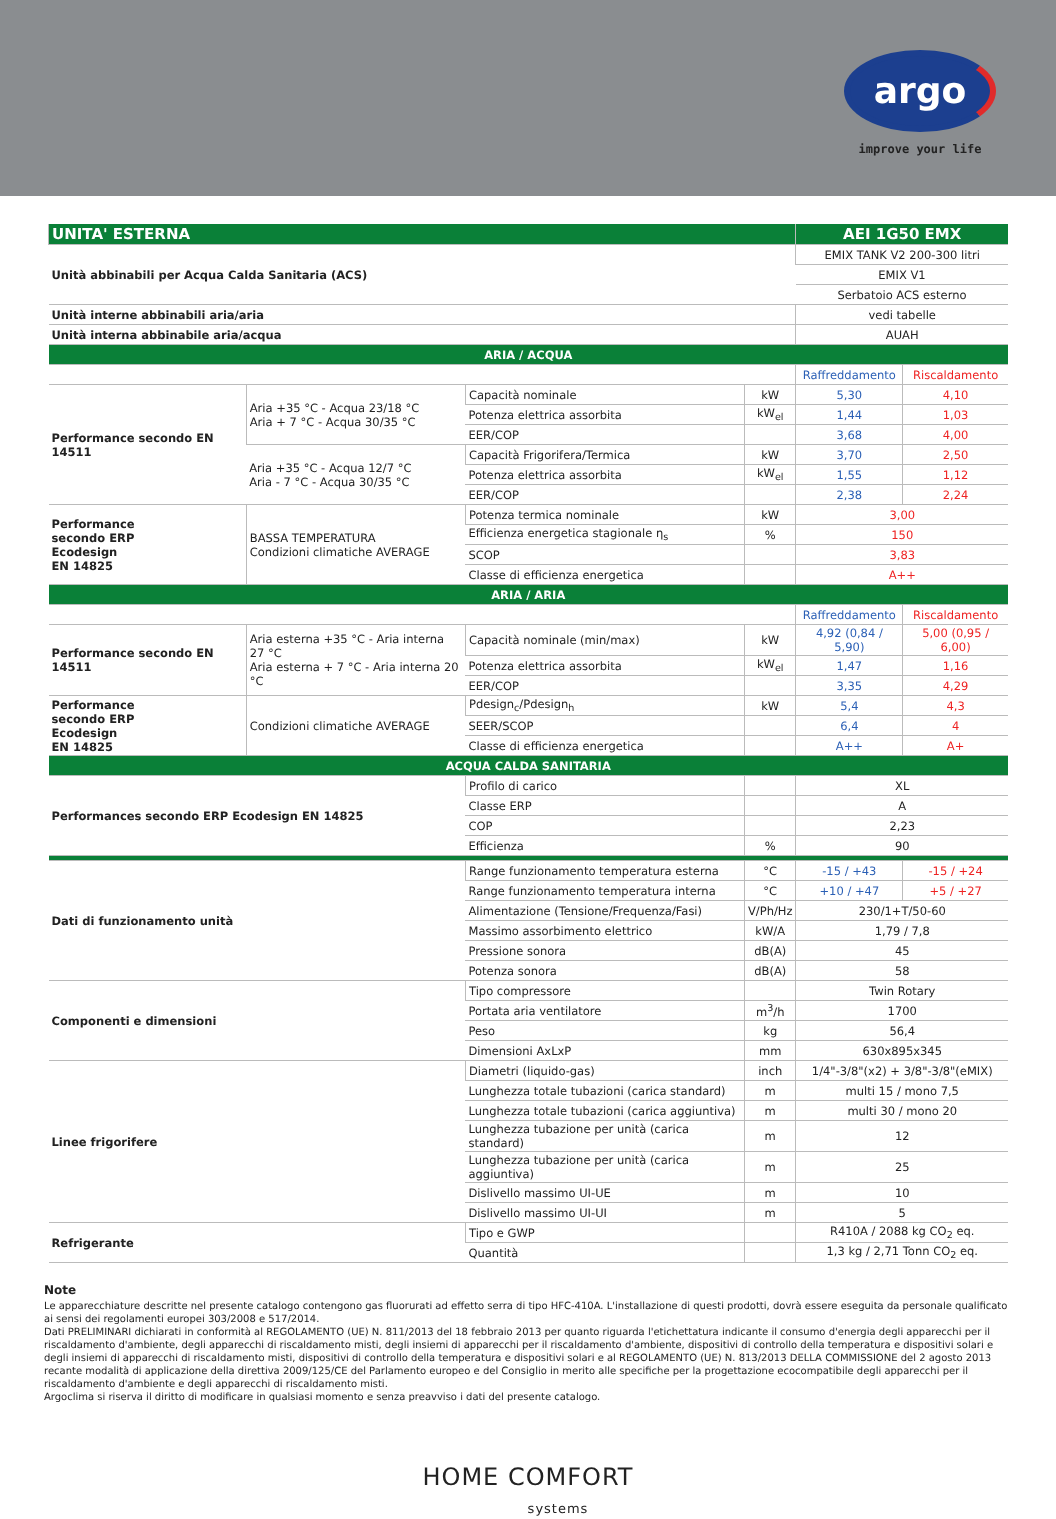argo
improve your life
| UNITA' ESTERNA | | | | AEI 1G50 EMX | |
| --- | --- | --- | --- | --- | --- |
| Unità abbinabili per Acqua Calda Sanitaria (ACS) | | | | EMIX TANK V2 200-300 litri | |
| | | | | EMIX V1 | |
| | | | | Serbatoio ACS esterno | |
| Unità interne abbinabili aria/aria | | | | vedi tabelle | |
| Unità interna abbinabile aria/acqua | | | | AUAH | |
| ARIA / ACQUA | | | | | |
| | | | | Raffreddamento | Riscaldamento |
| Performance secondo EN 14511 | Aria +35 °C - Acqua 23/18 °C Aria + 7 °C - Acqua 30/35 °C | Capacità nominale | kW | 5,30 | 4,10 |
| | | Potenza elettrica assorbita | kW<sub>el</sub> | 1,44 | 1,03 |
| | | EER/COP | | 3,68 | 4,00 |
| | Aria +35 °C - Acqua 12/7 °C Aria - 7 °C - Acqua 30/35 °C | Capacità Frigorifera/Termica | kW | 3,70 | 2,50 |
| | | Potenza elettrica assorbita | kW<sub>el</sub> | 1,55 | 1,12 |
| | | EER/COP | | 2,38 | 2,24 |
| Performance secondo ERP Ecodesign EN 14825 | BASSA TEMPERATURA Condizioni climatiche AVERAGE | Potenza termica nominale | kW | 3,00 | |
| | | Efficienza energetica stagionale η<sub>s</sub> | % | 150 | |
| | | SCOP | | 3,83 | |
| | | Classe di efficienza energetica | | A++ | |
| ARIA / ARIA | | | | | |
| | | | | Raffreddamento | Riscaldamento |
| Performance secondo EN 14511 | Aria esterna +35 °C - Aria interna 27 °C Aria esterna + 7 °C - Aria interna 20 °C | Capacità nominale (min/max) | kW | 4,92 (0,84 / 5,90) | 5,00 (0,95 / 6,00) |
| | | Potenza elettrica assorbita | kW<sub>el</sub> | 1,47 | 1,16 |
| | | EER/COP | | 3,35 | 4,29 |
| Performance secondo ERP Ecodesign EN 14825 | Condizioni climatiche AVERAGE | Pdesign<sub>c</sub>/Pdesign<sub>h</sub> | kW | 5,4 | 4,3 |
| | | SEER/SCOP | | 6,4 | 4 |
| | | Classe di efficienza energetica | | A++ | A+ |
| ACQUA CALDA SANITARIA | | | | | |
| Performances secondo ERP Ecodesign EN 14825 | | Profilo di carico | | XL | |
| | | Classe ERP | | A | |
| | | COP | | 2,23 | |
| | | Efficienza | % | 90 | |
| Dati di funzionamento unità | | Range funzionamento temperatura esterna | °C | -15 / +43 | -15 / +24 |
| | | Range funzionamento temperatura interna | °C | +10 / +47 | +5 / +27 |
| | | Alimentazione (Tensione/Frequenza/Fasi) | V/Ph/Hz | 230/1+T/50-60 | |
| | | Massimo assorbimento elettrico | kW/A | 1,79 / 7,8 | |
| | | Pressione sonora | dB(A) | 45 | |
| | | Potenza sonora | dB(A) | 58 | |
| Componenti e dimensioni | | Tipo compressore | | Twin Rotary | |
| | | Portata aria ventilatore | m<sup>3</sup>/h | 1700 | |
| | | Peso | kg | 56,4 | |
| | | Dimensioni AxLxP | mm | 630x895x345 | |
| Linee frigorifere | | Diametri (liquido-gas) | inch | 1/4"-3/8"(x2) + 3/8"-3/8"(eMIX) | |
| | | Lunghezza totale tubazioni (carica standard) | m | multi 15 / mono 7,5 | |
| | | Lunghezza totale tubazioni (carica aggiuntiva) | m | multi 30 / mono 20 | |
| | | Lunghezza tubazione per unità (carica standard) | m | 12 | |
| | | Lunghezza tubazione per unità (carica aggiuntiva) | m | 25 | |
| | | Dislivello massimo UI-UE | m | 10 | |
| | | Dislivello massimo UI-UI | m | 5 | |
| Refrigerante | | Tipo e GWP | | R410A / 2088 kg CO<sub>2</sub> eq. | |
| | | Quantità | | 1,3 kg / 2,71 Tonn CO<sub>2</sub> eq. | |
Note
Le apparecchiature descritte nel presente catalogo contengono gas fluorurati ad effetto serra di tipo HFC-410A. L'installazione di questi prodotti, dovrà essere eseguita da personale qualificato ai sensi dei regolamenti europei 303/2008 e 517/2014.
Dati PRELIMINARI dichiarati in conformità al REGOLAMENTO (UE) N. 811/2013 del 18 febbraio 2013 per quanto riguarda l'etichettatura indicante il consumo d'energia degli apparecchi per il riscaldamento d'ambiente, degli apparecchi di riscaldamento misti, degli insiemi di apparecchi per il riscaldamento d'ambiente, dispositivi di controllo della temperatura e dispositivi solari e degli insiemi di apparecchi di riscaldamento misti, dispositivi di controllo della temperatura e dispositivi solari e al REGOLAMENTO (UE) N. 813/2013 DELLA COMMISSIONE del 2 agosto 2013 recante modalità di applicazione della direttiva 2009/125/CE del Parlamento europeo e del Consiglio in merito alle specifiche per la progettazione ecocompatibile degli apparecchi per il riscaldamento d'ambiente e degli apparecchi di riscaldamento misti.
Argoclima si riserva il diritto di modificare in qualsiasi momento e senza preavviso i dati del presente catalogo.
HOME COMFORT
systems